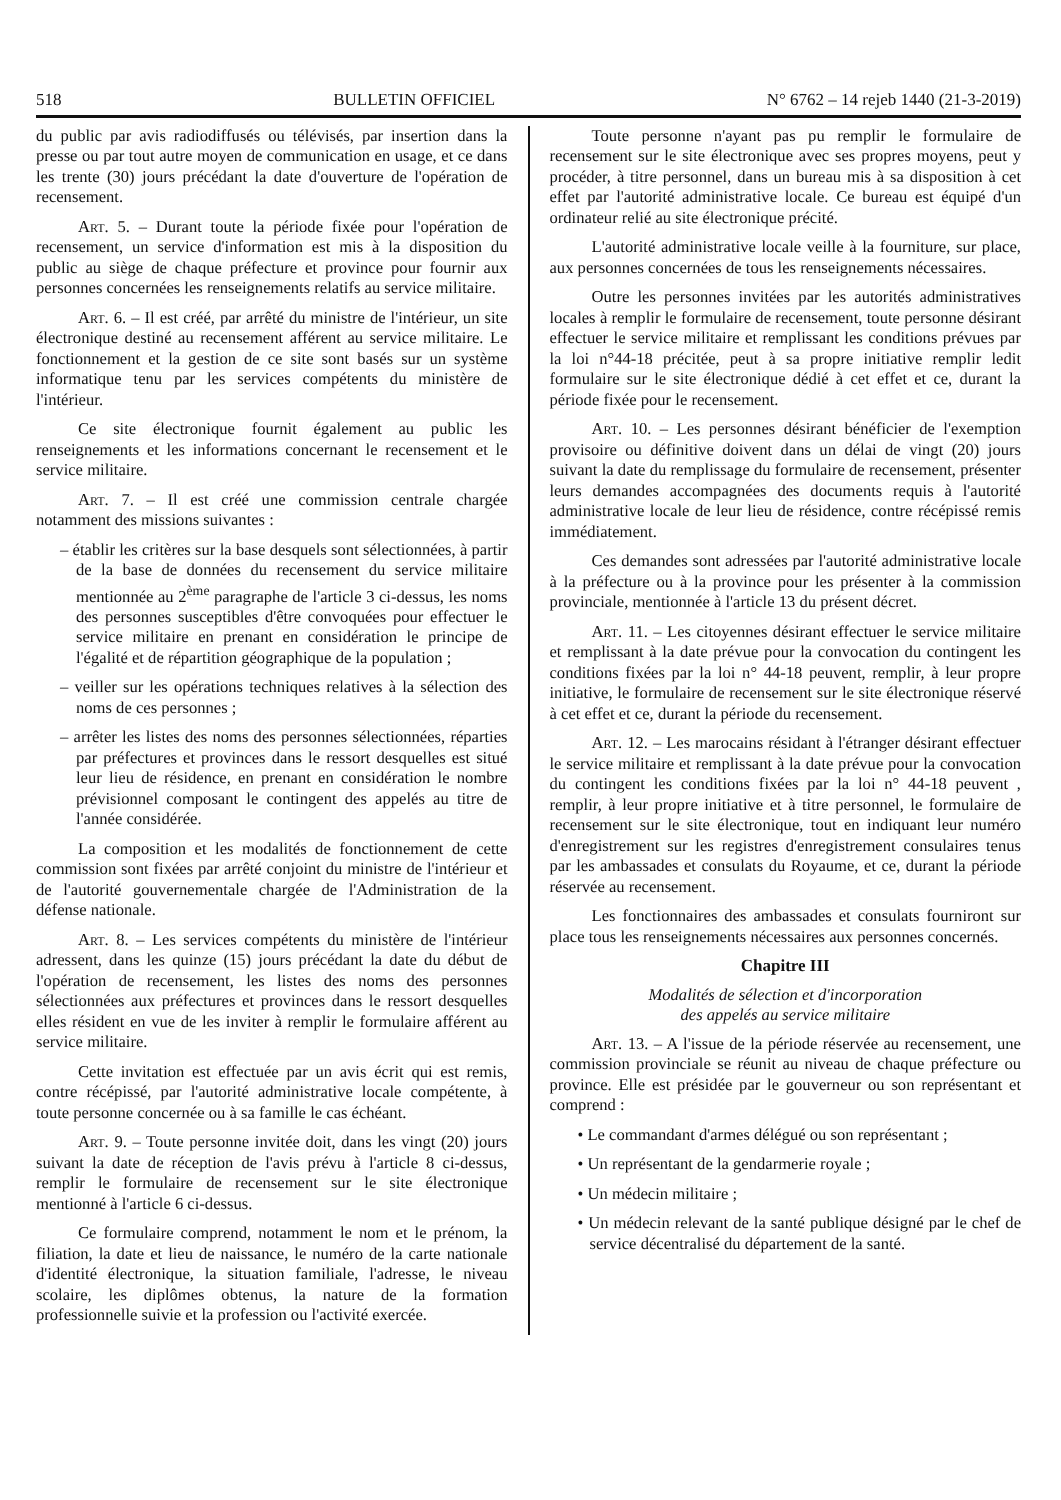518 BULLETIN OFFICIEL N° 6762 – 14 rejeb 1440 (21-3-2019)
du public par avis radiodiffusés ou télévisés, par insertion dans la presse ou par tout autre moyen de communication en usage, et ce dans les trente (30) jours précédant la date d'ouverture de l'opération de recensement.
Art. 5. – Durant toute la période fixée pour l'opération de recensement, un service d'information est mis à la disposition du public au siège de chaque préfecture et province pour fournir aux personnes concernées les renseignements relatifs au service militaire.
Art. 6. – Il est créé, par arrêté du ministre de l'intérieur, un site électronique destiné au recensement afférent au service militaire. Le fonctionnement et la gestion de ce site sont basés sur un système informatique tenu par les services compétents du ministère de l'intérieur.
Ce site électronique fournit également au public les renseignements et les informations concernant le recensement et le service militaire.
Art. 7. – Il est créé une commission centrale chargée notamment des missions suivantes :
– établir les critères sur la base desquels sont sélectionnées, à partir de la base de données du recensement du service militaire mentionnée au 2<sup>ème</sup> paragraphe de l'article 3 ci-dessus, les noms des personnes susceptibles d'être convoquées pour effectuer le service militaire en prenant en considération le principe de l'égalité et de répartition géographique de la population ;
– veiller sur les opérations techniques relatives à la sélection des noms de ces personnes ;
– arrêter les listes des noms des personnes sélectionnées, réparties par préfectures et provinces dans le ressort desquelles est situé leur lieu de résidence, en prenant en considération le nombre prévisionnel composant le contingent des appelés au titre de l'année considérée.
La composition et les modalités de fonctionnement de cette commission sont fixées par arrêté conjoint du ministre de l'intérieur et de l'autorité gouvernementale chargée de l'Administration de la défense nationale.
Art. 8. – Les services compétents du ministère de l'intérieur adressent, dans les quinze (15) jours précédant la date du début de l'opération de recensement, les listes des noms des personnes sélectionnées aux préfectures et provinces dans le ressort desquelles elles résident en vue de les inviter à remplir le formulaire afférent au service militaire.
Cette invitation est effectuée par un avis écrit qui est remis, contre récépissé, par l'autorité administrative locale compétente, à toute personne concernée ou à sa famille le cas échéant.
Art. 9. – Toute personne invitée doit, dans les vingt (20) jours suivant la date de réception de l'avis prévu à l'article 8 ci-dessus, remplir le formulaire de recensement sur le site électronique mentionné à l'article 6 ci-dessus.
Ce formulaire comprend, notamment le nom et le prénom, la filiation, la date et lieu de naissance, le numéro de la carte nationale d'identité électronique, la situation familiale, l'adresse, le niveau scolaire, les diplômes obtenus, la nature de la formation professionnelle suivie et la profession ou l'activité exercée.
Toute personne n'ayant pas pu remplir le formulaire de recensement sur le site électronique avec ses propres moyens, peut y procéder, à titre personnel, dans un bureau mis à sa disposition à cet effet par l'autorité administrative locale. Ce bureau est équipé d'un ordinateur relié au site électronique précité.
L'autorité administrative locale veille à la fourniture, sur place, aux personnes concernées de tous les renseignements nécessaires.
Outre les personnes invitées par les autorités administratives locales à remplir le formulaire de recensement, toute personne désirant effectuer le service militaire et remplissant les conditions prévues par la loi n°44-18 précitée, peut à sa propre initiative remplir ledit formulaire sur le site électronique dédié à cet effet et ce, durant la période fixée pour le recensement.
Art. 10. – Les personnes désirant bénéficier de l'exemption provisoire ou définitive doivent dans un délai de vingt (20) jours suivant la date du remplissage du formulaire de recensement, présenter leurs demandes accompagnées des documents requis à l'autorité administrative locale de leur lieu de résidence, contre récépissé remis immédiatement.
Ces demandes sont adressées par l'autorité administrative locale à la préfecture ou à la province pour les présenter à la commission provinciale, mentionnée à l'article 13 du présent décret.
Art. 11. – Les citoyennes désirant effectuer le service militaire et remplissant à la date prévue pour la convocation du contingent les conditions fixées par la loi n° 44-18 peuvent, remplir, à leur propre initiative, le formulaire de recensement sur le site électronique réservé à cet effet et ce, durant la période du recensement.
Art. 12. – Les marocains résidant à l'étranger désirant effectuer le service militaire et remplissant à la date prévue pour la convocation du contingent les conditions fixées par la loi n° 44-18 peuvent , remplir, à leur propre initiative et à titre personnel, le formulaire de recensement sur le site électronique, tout en indiquant leur numéro d'enregistrement sur les registres d'enregistrement consulaires tenus par les ambassades et consulats du Royaume, et ce, durant la période réservée au recensement.
Les fonctionnaires des ambassades et consulats fourniront sur place tous les renseignements nécessaires aux personnes concernés.
Chapitre III
Modalités de sélection et d'incorporation
des appelés au service militaire
Art. 13. – A l'issue de la période réservée au recensement, une commission provinciale se réunit au niveau de chaque préfecture ou province. Elle est présidée par le gouverneur ou son représentant et comprend :
• Le commandant d'armes délégué ou son représentant ;
• Un représentant de la gendarmerie royale ;
• Un médecin militaire ;
• Un médecin relevant de la santé publique désigné par le chef de service décentralisé du département de la santé.